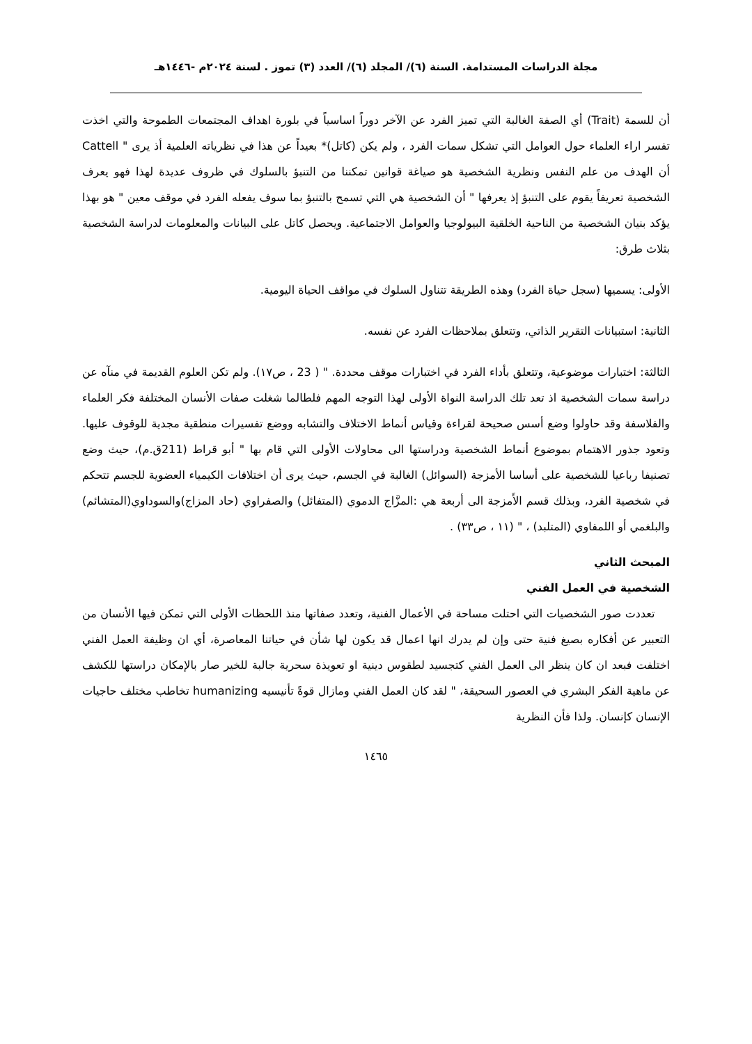مجلة الدراسات المستدامة. السنة (٦)/ المجلد (٦)/ العدد (٣) تموز . لسنة ٢٠٢٤م -١٤٤٦هـ
أن للسمة (Trait) أي الصفة الغالبة التي تميز الفرد عن الآخر دوراً اساسياً في بلورة اهداف المجتمعات الطموحة والتي اخذت تفسر اراء العلماء حول العوامل التي تشكل سمات الفرد ، ولم يكن (كاتل)* بعيداً عن هذا في نظرياته العلمية أذ يرى " Cattell أن الهدف من علم النفس ونظرية الشخصية هو صياغة قوانين تمكننا من التنبؤ بالسلوك في ظروف عديدة لهذا فهو يعرف الشخصية تعريفاً يقوم على التنبؤ إذ يعرفها " أن الشخصية هي التي تسمح بالتنبؤ بما سوف يفعله الفرد في موقف معين " هو بهذا يؤكد بنيان الشخصية من الناحية الخلقية البيولوجيا والعوامل الاجتماعية. ويحصل كاتل على البيانات والمعلومات لدراسة الشخصية بثلاث طرق:
الأولى: يسميها (سجل حياة الفرد) وهذه الطريقة تتناول السلوك في مواقف الحياة اليومية.
الثانية: استبيانات التقرير الذاتي، وتتعلق بملاحظات الفرد عن نفسه.
الثالثة: اختبارات موضوعية، وتتعلق بأداء الفرد في اختبارات موقف محددة. " ( 23 ، ص١٧). ولم تكن العلوم القديمة في منآه عن دراسة سمات الشخصية اذ تعد تلك الدراسة النواة الأولى لهذا التوجه المهم فلطالما شغلت صفات الأنسان المختلفة فكر العلماء والفلاسفة وقد حاولوا وضع أسس صحيحة لقراءة وقياس أنماط الاختلاف والتشابه ووضع تفسيرات منطقية مجدية للوقوف عليها. وتعود جذور الاهتمام بموضوع أنماط الشخصية ودراستها الى محاولات الأولى التي قام بها " أبو قراط (211ق.م)، حيث وضع تصنيفا رباعيا للشخصية على أساسا الأمزجة (السوائل) الغالبة في الجسم، حيث يرى أن اختلافات الكيمياء العضوية للجسم تتحكم في شخصية الفرد، وبذلك قسم الأَمزجة الى أربعة هي :المزَّاج الدموي (المتفائل) والصفراوي (حاد المزاج)والسوداوي(المتشائم) والبلغمي أو اللمفاوي (المتلبد) ، " (١١ ، ص٣٣) .
المبحث الثاني
الشخصية في العمل الفني
تعددت صور الشخصيات التي احتلت مساحة في الأعمال الفنية، وتعدد صفاتها منذ اللحظات الأولى التي تمكن فيها الأنسان من التعبير عن أفكاره بصيغ فنية حتى وإن لم يدرك انها اعمال قد يكون لها شأن في حياتنا المعاصرة، أي ان وظيفة العمل الفني اختلفت فبعد ان كان ينظر الى العمل الفني كتجسيد لطقوس دينية او تعويذة سحرية جالبة للخير صار بالإمكان دراستها للكشف عن ماهية الفكر البشري في العصور السحيقة، " لقد كان العمل الفني ومازال قوةً تأنيسيه humanizing تخاطب مختلف حاجيات الإنسان كإنسان. ولذا فأن النظرية
١٤٦٥